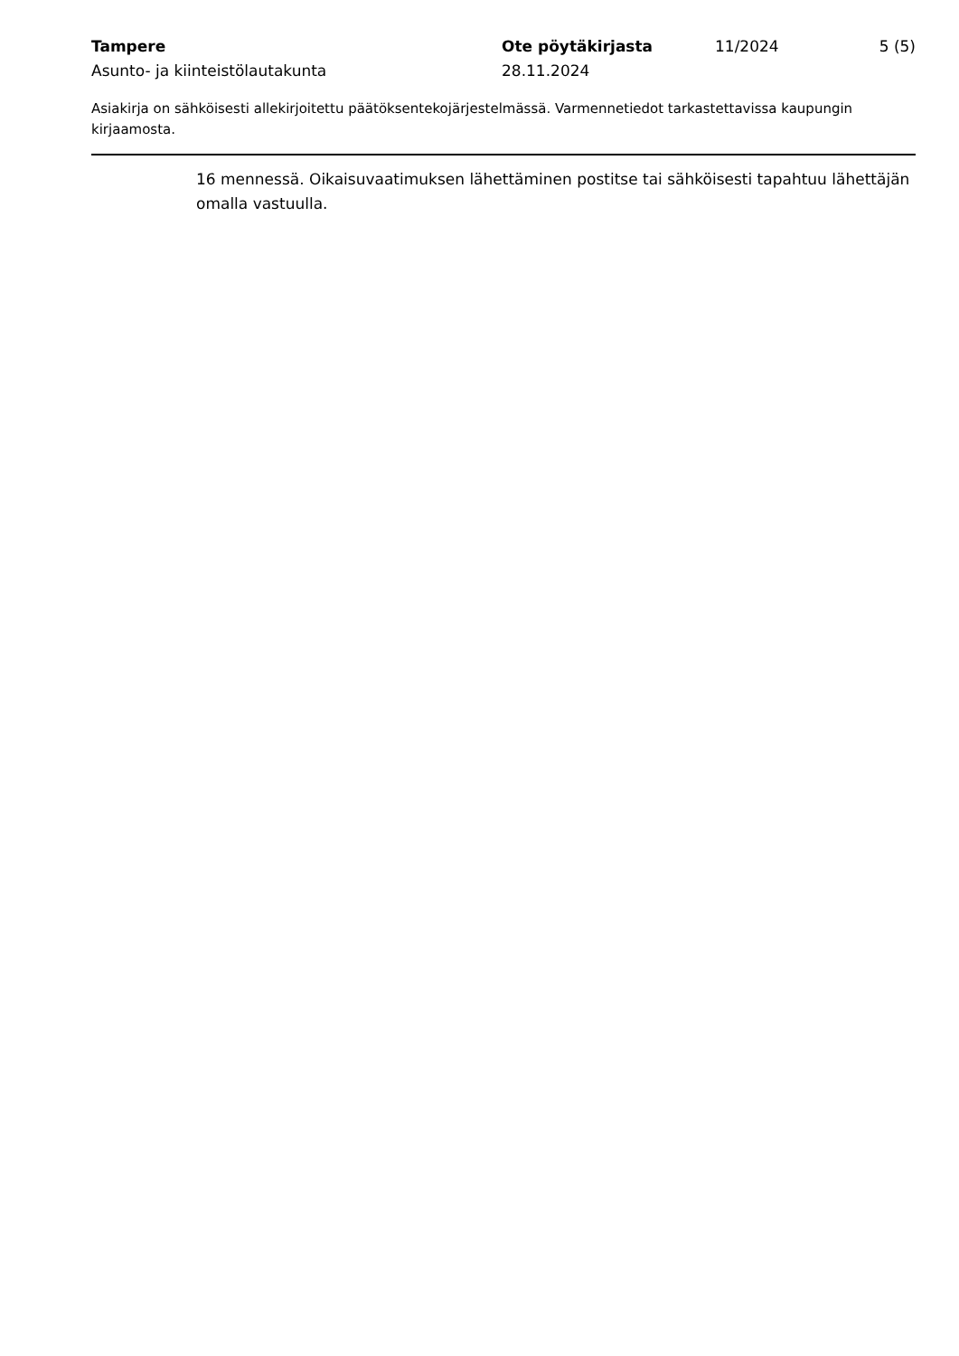Tampere
Asunto- ja kiinteistölautakunta
Ote pöytäkirjasta
28.11.2024
11/2024 5 (5)
Asiakirja on sähköisesti allekirjoitettu päätöksentekojärjestelmässä. Varmennetiedot tarkastettavissa kaupungin kirjaamosta.
16 mennessä. Oikaisuvaatimuksen lähettäminen postitse tai sähköisesti tapahtuu lähettäjän omalla vastuulla.